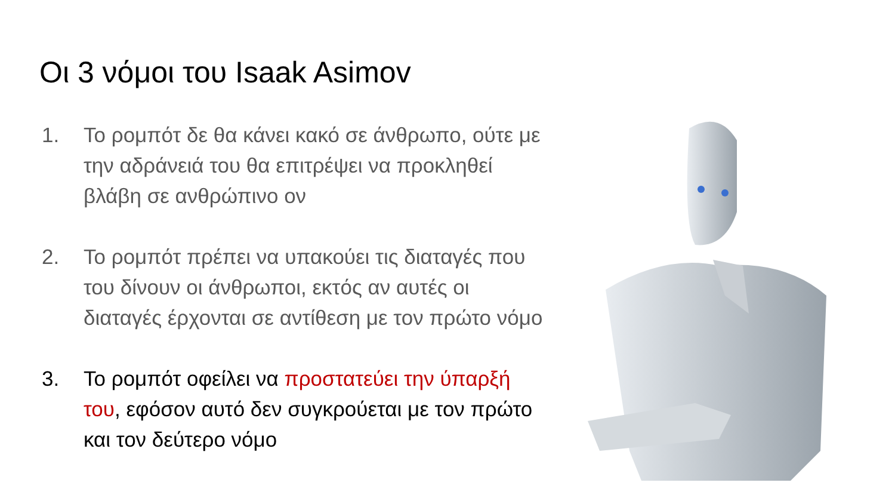Οι 3 νόμοι του Isaak Asimov
1. Το ρομπότ δε θα κάνει κακό σε άνθρωπο, ούτε με την αδράνειά του θα επιτρέψει να προκληθεί βλάβη σε ανθρώπινο ον
2. Το ρομπότ πρέπει να υπακούει τις διαταγές που του δίνουν οι άνθρωποι, εκτός αν αυτές οι διαταγές έρχονται σε αντίθεση με τον πρώτο νόμο
3. Το ρομπότ οφείλει να προστατεύει την ύπαρξή του, εφόσον αυτό δεν συγκρούεται με τον πρώτο και τον δεύτερο νόμο